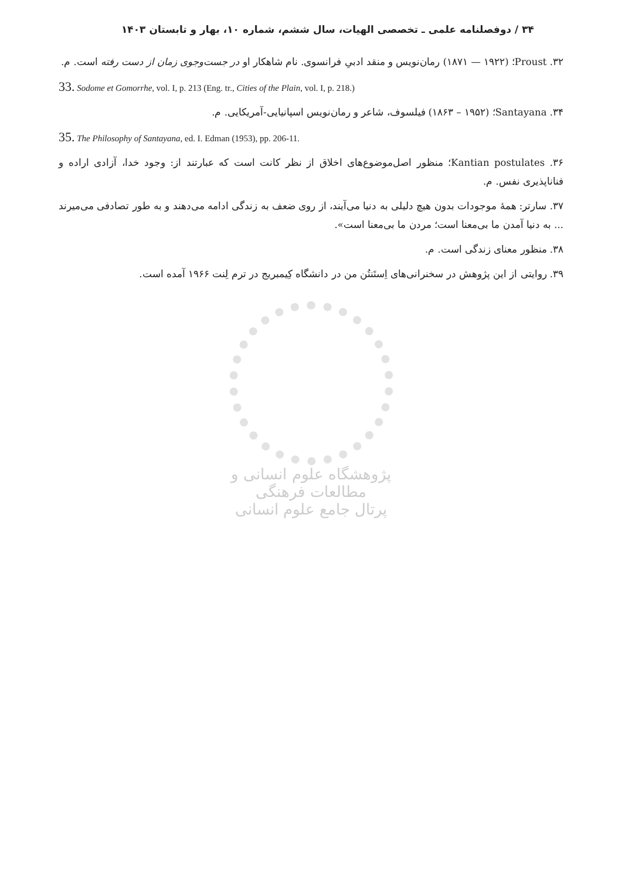۳۴ / دوفصلنامه علمی ـ تخصصی الهیات، سال ششم، شماره ۱۰، بهار و تابستان ۱۴۰۳
۳۲. Proust؛ (۱۹۲۲ — ۱۸۷۱) رمان‌نویس و منقد ادبیِ فرانسوی. نام شاهکار او در جست‌وجوی زمان از دست رفته است. م.
33. Sodome et Gomorrhe, vol. I, p. 213 (Eng. tr., Cities of the Plain, vol. I, p. 218.)
۳۴. Santayana؛ (۱۹۵۲ – ۱۸۶۳) فیلسوف، شاعر و رمان‌نویس اسپانیایی-آمریکایی. م.
35. The Philosophy of Santayana, ed. I. Edman (1953), pp. 206-11.
۳۶. Kantian postulates؛ منظور اصل‌موضوع‌های اخلاق از نظر کانت است که عبارتند از: وجود خدا، آزادی اراده و فناناپذیری نفس. م.
۳۷. سارتر: همهٔ موجودات بدون هیچ دلیلی به دنیا می‌آیند، از روی ضعف به زندگی ادامه می‌دهند و به طور تصادفی می‌میرند ... به دنیا آمدن ما بی‌معنا است؛ مردن ما بی‌معنا است».
۳۸. منظور معنای زندگی است. م.
۳۹. روایتی از این پژوهش در سخنرانی‌های اِستَنتُن من در دانشگاه کِیمبریج در ترم لِنت ۱۹۶۶ آمده است.
پژوهشگاه علوم انسانی و مطالعات فرهنگی
پرتال جامع علوم انسانی